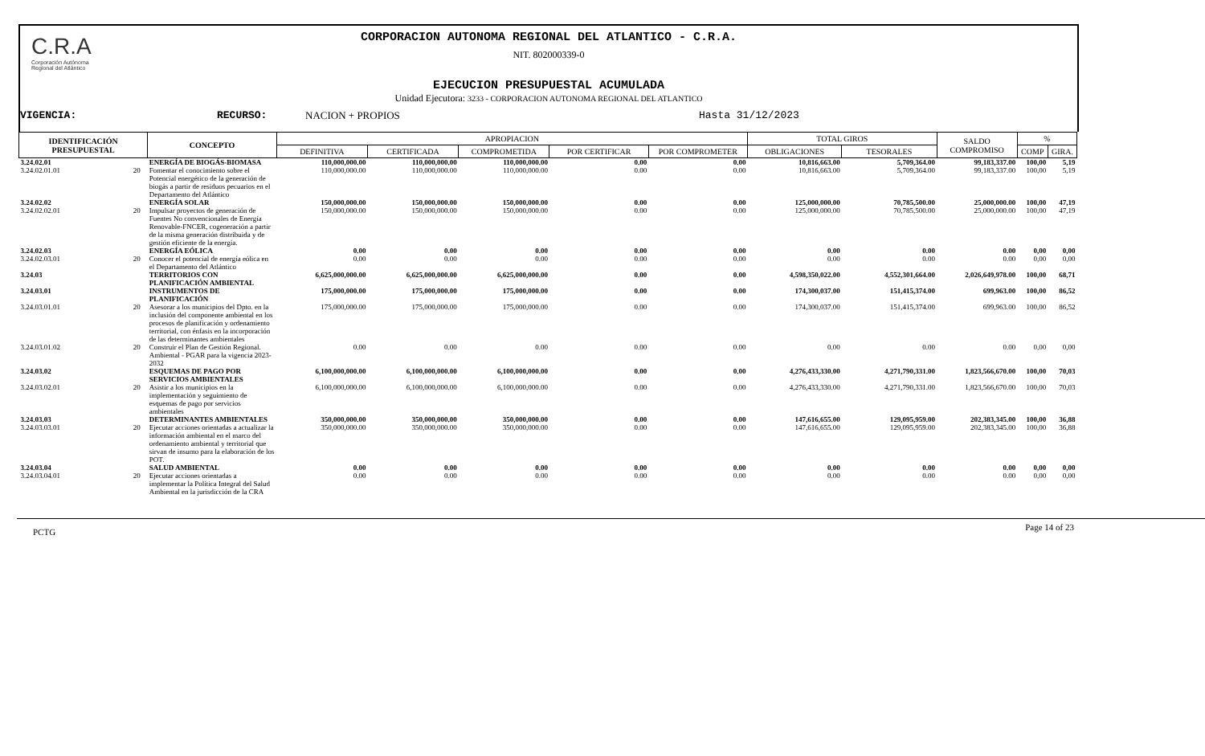C.R.A
Corporación Autónoma Regional del Atlántico
CORPORACION AUTONOMA REGIONAL DEL ATLANTICO - C.R.A.
NIT. 802000339-0
EJECUCION PRESUPUESTAL ACUMULADA
Unidad Ejecutora: 3233 - CORPORACION AUTONOMA REGIONAL DEL ATLANTICO
VIGENCIA: RECURSO: NACION + PROPIOS Hasta 31/12/2023
| IDENTIFICACIÓN PRESUPUESTAL | | CONCEPTO | APROPIACION | | | | | TOTAL GIROS | | SALDO COMPROMISO | % | |
| --- | --- | --- | --- | --- | --- | --- | --- | --- | --- | --- | --- | --- |
| | | | DEFINITIVA | CERTIFICADA | COMPROMETIDA | POR CERTIFICAR | POR COMPROMETER | OBLIGACIONES | TESORALES | | COMP | GIRA. |
| 3.24.02.01 | | ENERGÍA DE BIOGÁS-BIOMASA | 110,000,000.00 | 110,000,000.00 | 110,000,000.00 | 0.00 | 0.00 | 10,816,663.00 | 5,709,364.00 | 99,183,337.00 | 100,00 | 5,19 |
| 3.24.02.01.01 | 20 | Fomentar el conocimiento sobre el Potencial energético de la generación de biogás a partir de residuos pecuarios en el Departamento del Atlántico | 110,000,000.00 | 110,000,000.00 | 110,000,000.00 | 0.00 | 0.00 | 10,816,663.00 | 5,709,364.00 | 99,183,337.00 | 100,00 | 5,19 |
| 3.24.02.02 | | ENERGÍA SOLAR | 150,000,000.00 | 150,000,000.00 | 150,000,000.00 | 0.00 | 0.00 | 125,000,000.00 | 70,785,500.00 | 25,000,000.00 | 100,00 | 47,19 |
| 3.24.02.02.01 | 20 | Impulsar proyectos de generación de Fuentes No convencionales de Energía Renovable-FNCER, cogeneración a partir de la misma generación distribuida y de gestión eficiente de la energía. | 150,000,000.00 | 150,000,000.00 | 150,000,000.00 | 0.00 | 0.00 | 125,000,000.00 | 70,785,500.00 | 25,000,000.00 | 100,00 | 47,19 |
| 3.24.02.03 | | ENERGÍA EÓLICA | 0.00 | 0.00 | 0.00 | 0.00 | 0.00 | 0.00 | 0.00 | 0.00 | 0,00 | 0,00 |
| 3.24.02.03.01 | 20 | Conocer el potencial de energía eólica en el Departamento del Atlántico | 0.00 | 0.00 | 0.00 | 0.00 | 0.00 | 0.00 | 0.00 | 0.00 | 0,00 | 0,00 |
| 3.24.03 | | TERRITORIOS CON PLANIFICACIÓN AMBIENTAL | 6,625,000,000.00 | 6,625,000,000.00 | 6,625,000,000.00 | 0.00 | 0.00 | 4,598,350,022.00 | 4,552,301,664.00 | 2,026,649,978.00 | 100,00 | 68,71 |
| 3.24.03.01 | | INSTRUMENTOS DE PLANIFICACIÓN | 175,000,000.00 | 175,000,000.00 | 175,000,000.00 | 0.00 | 0.00 | 174,300,037.00 | 151,415,374.00 | 699,963.00 | 100,00 | 86,52 |
| 3.24.03.01.01 | 20 | Asesorar a los municipios del Dpto. en la inclusión del componente ambiental en los procesos de planificación y ordenamiento territorial, con énfasis en la incorporación de las determinantes ambientales | 175,000,000.00 | 175,000,000.00 | 175,000,000.00 | 0.00 | 0.00 | 174,300,037.00 | 151,415,374.00 | 699,963.00 | 100,00 | 86,52 |
| 3.24.03.01.02 | 20 | Construir el Plan de Gestión Regional. Ambiental - PGAR para la vigencia 2023-2032 | 0.00 | 0.00 | 0.00 | 0.00 | 0.00 | 0.00 | 0.00 | 0.00 | 0,00 | 0,00 |
| 3.24.03.02 | | ESQUEMAS DE PAGO POR SERVICIOS AMBIENTALES | 6,100,000,000.00 | 6,100,000,000.00 | 6,100,000,000.00 | 0.00 | 0.00 | 4,276,433,330.00 | 4,271,790,331.00 | 1,823,566,670.00 | 100,00 | 70,03 |
| 3.24.03.02.01 | 20 | Asistir a los municipios en la implementación y seguimiento de esquemas de pago por servicios ambientales | 6,100,000,000.00 | 6,100,000,000.00 | 6,100,000,000.00 | 0.00 | 0.00 | 4,276,433,330.00 | 4,271,790,331.00 | 1,823,566,670.00 | 100,00 | 70,03 |
| 3.24.03.03 | | DETERMINANTES AMBIENTALES | 350,000,000.00 | 350,000,000.00 | 350,000,000.00 | 0.00 | 0.00 | 147,616,655.00 | 129,095,959.00 | 202,383,345.00 | 100,00 | 36,88 |
| 3.24.03.03.01 | 20 | Ejecutar acciones orientadas a actualizar la información ambiental en el marco del ordenamiento ambiental y territorial que sirvan de insumo para la elaboración de los POT. | 350,000,000.00 | 350,000,000.00 | 350,000,000.00 | 0.00 | 0.00 | 147,616,655.00 | 129,095,959.00 | 202,383,345.00 | 100,00 | 36,88 |
| 3.24.03.04 | | SALUD AMBIENTAL | 0.00 | 0.00 | 0.00 | 0.00 | 0.00 | 0.00 | 0.00 | 0.00 | 0,00 | 0,00 |
| 3.24.03.04.01 | 20 | Ejecutar acciones orientadas a implementar la Política Integral del Salud Ambiental en la jurisdicción de la CRA | 0.00 | 0.00 | 0.00 | 0.00 | 0.00 | 0.00 | 0.00 | 0.00 | 0,00 | 0,00 |
PCTG Page 14 of 23